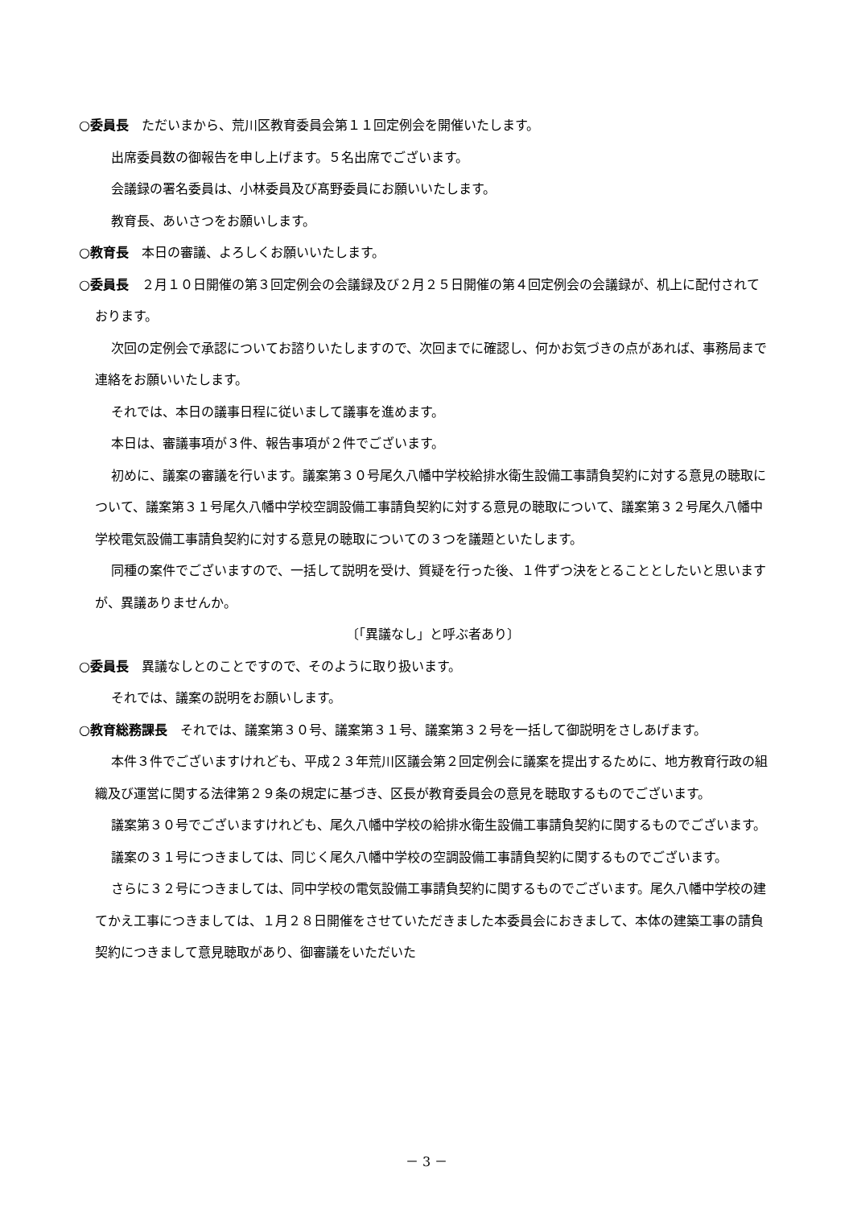○委員長　ただいまから、荒川区教育委員会第１１回定例会を開催いたします。
出席委員数の御報告を申し上げます。５名出席でございます。
会議録の署名委員は、小林委員及び髙野委員にお願いいたします。
教育長、あいさつをお願いします。
○教育長　本日の審議、よろしくお願いいたします。
○委員長　２月１０日開催の第３回定例会の会議録及び２月２５日開催の第４回定例会の会議録が、机上に配付されております。
次回の定例会で承認についてお諮りいたしますので、次回までに確認し、何かお気づきの点があれば、事務局まで連絡をお願いいたします。
それでは、本日の議事日程に従いまして議事を進めます。
本日は、審議事項が３件、報告事項が２件でございます。
初めに、議案の審議を行います。議案第３０号尾久八幡中学校給排水衛生設備工事請負契約に対する意見の聴取について、議案第３１号尾久八幡中学校空調設備工事請負契約に対する意見の聴取について、議案第３２号尾久八幡中学校電気設備工事請負契約に対する意見の聴取についての３つを議題といたします。
同種の案件でございますので、一括して説明を受け、質疑を行った後、１件ずつ決をとることとしたいと思いますが、異議ありませんか。
〔「異議なし」と呼ぶ者あり〕
○委員長　異議なしとのことですので、そのように取り扱います。
それでは、議案の説明をお願いします。
○教育総務課長　それでは、議案第３０号、議案第３１号、議案第３２号を一括して御説明をさしあげます。
本件３件でございますけれども、平成２３年荒川区議会第２回定例会に議案を提出するために、地方教育行政の組織及び運営に関する法律第２９条の規定に基づき、区長が教育委員会の意見を聴取するものでございます。
議案第３０号でございますけれども、尾久八幡中学校の給排水衛生設備工事請負契約に関するものでございます。
議案の３１号につきましては、同じく尾久八幡中学校の空調設備工事請負契約に関するものでございます。
さらに３２号につきましては、同中学校の電気設備工事請負契約に関するものでございます。尾久八幡中学校の建てかえ工事につきましては、１月２８日開催をさせていただきました本委員会におきまして、本体の建築工事の請負契約につきまして意見聴取があり、御審議をいただいた
－ 3 －